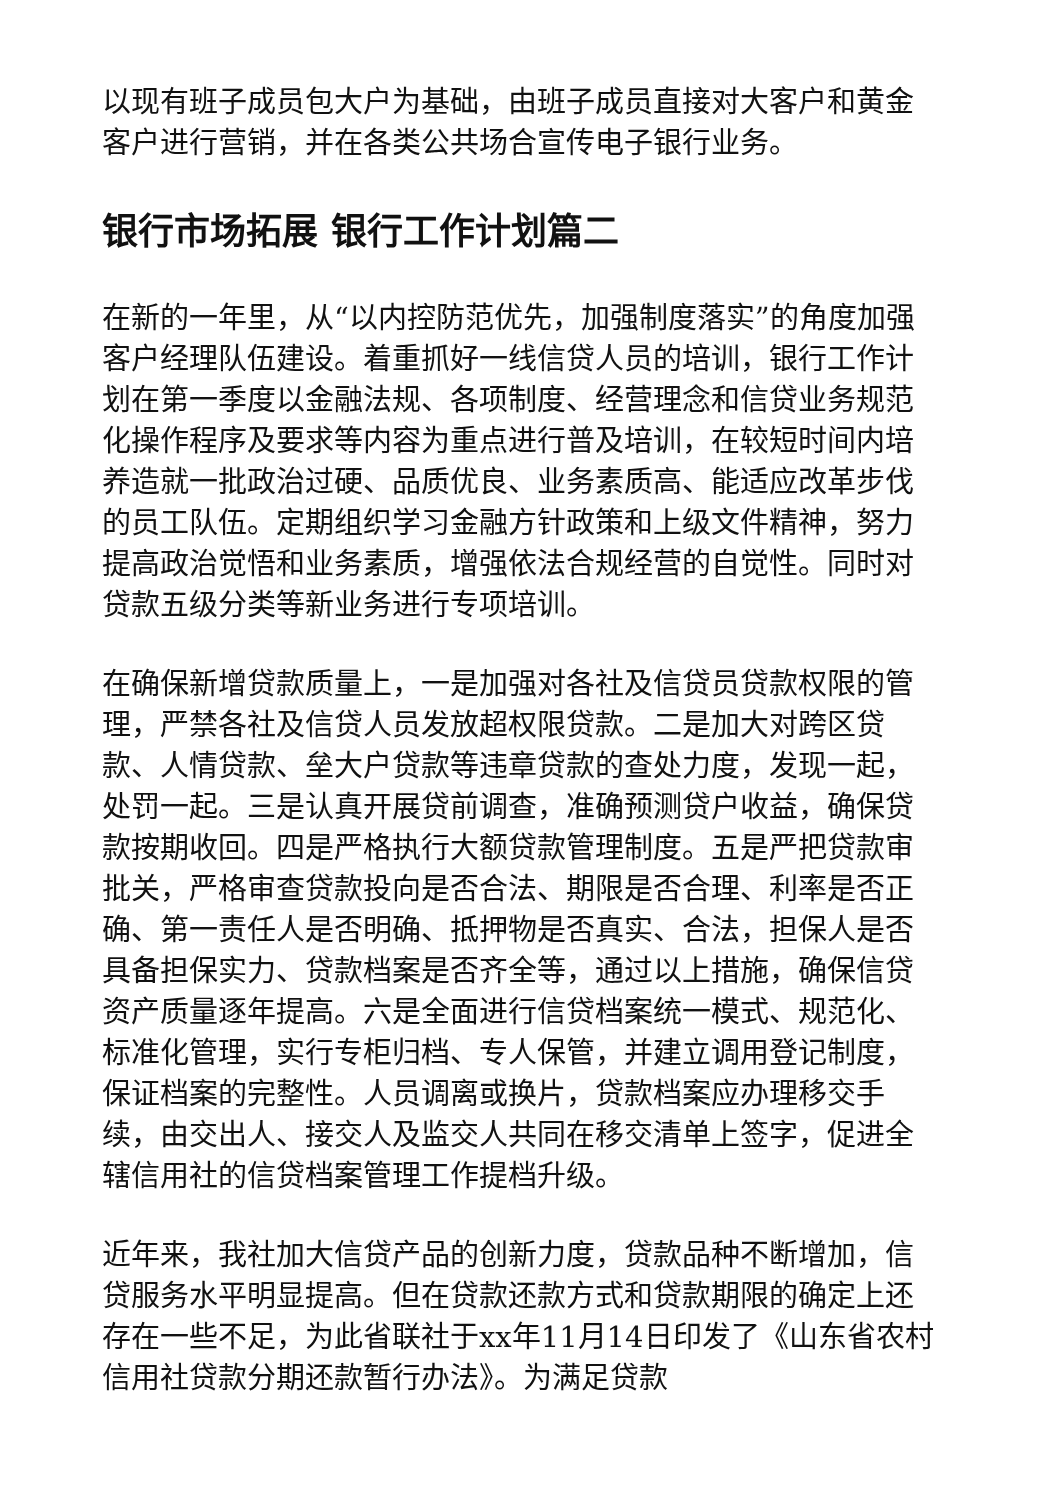以现有班子成员包大户为基础，由班子成员直接对大客户和黄金客户进行营销，并在各类公共场合宣传电子银行业务。
银行市场拓展 银行工作计划篇二
在新的一年里，从“以内控防范优先，加强制度落实”的角度加强客户经理队伍建设。着重抓好一线信贷人员的培训，银行工作计划在第一季度以金融法规、各项制度、经营理念和信贷业务规范化操作程序及要求等内容为重点进行普及培训，在较短时间内培养造就一批政治过硬、品质优良、业务素质高、能适应改革步伐的员工队伍。定期组织学习金融方针政策和上级文件精神，努力提高政治觉悟和业务素质，增强依法合规经营的自觉性。同时对贷款五级分类等新业务进行专项培训。
在确保新增贷款质量上，一是加强对各社及信贷员贷款权限的管理，严禁各社及信贷人员发放超权限贷款。二是加大对跨区贷款、人情贷款、垒大户贷款等违章贷款的查处力度，发现一起，处罚一起。三是认真开展贷前调查，准确预测贷户收益，确保贷款按期收回。四是严格执行大额贷款管理制度。五是严把贷款审批关，严格审查贷款投向是否合法、期限是否合理、利率是否正确、第一责任人是否明确、抵押物是否真实、合法，担保人是否具备担保实力、贷款档案是否齐全等，通过以上措施，确保信贷资产质量逐年提高。六是全面进行信贷档案统一模式、规范化、标准化管理，实行专柜归档、专人保管，并建立调用登记制度，保证档案的完整性。人员调离或换片，贷款档案应办理移交手续，由交出人、接交人及监交人共同在移交清单上签字，促进全辖信用社的信贷档案管理工作提档升级。
近年来，我社加大信贷产品的创新力度，贷款品种不断增加，信贷服务水平明显提高。但在贷款还款方式和贷款期限的确定上还存在一些不足，为此省联社于xx年11月14日印发了《山东省农村信用社贷款分期还款暂行办法》。为满足贷款